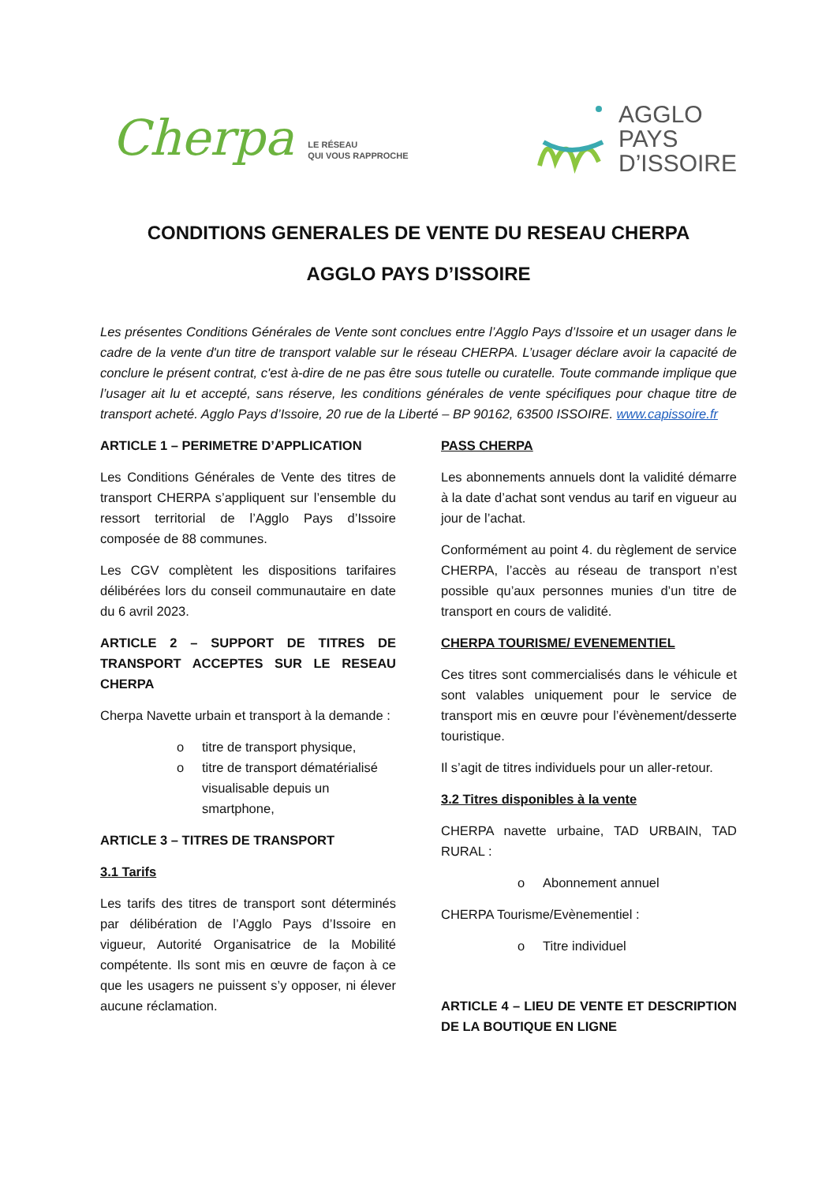Cherpa
LE RÉSEAU
QUI VOUS RAPPROCHE
AGGLO
PAYS
D’ISSOIRE
CONDITIONS GENERALES DE VENTE DU RESEAU CHERPA
AGGLO PAYS D’ISSOIRE
Les présentes Conditions Générales de Vente sont conclues entre l’Agglo Pays d’Issoire et un usager dans le cadre de la vente d'un titre de transport valable sur le réseau CHERPA. L’usager déclare avoir la capacité de conclure le présent contrat, c'est à-dire de ne pas être sous tutelle ou curatelle. Toute commande implique que l’usager ait lu et accepté, sans réserve, les conditions générales de vente spécifiques pour chaque titre de transport acheté. Agglo Pays d’Issoire, 20 rue de la Liberté – BP 90162, 63500 ISSOIRE. www.capissoire.fr
ARTICLE 1 – PERIMETRE D’APPLICATION
Les Conditions Générales de Vente des titres de transport CHERPA s’appliquent sur l’ensemble du ressort territorial de l’Agglo Pays d’Issoire composée de 88 communes.
Les CGV complètent les dispositions tarifaires délibérées lors du conseil communautaire en date du 6 avril 2023.
ARTICLE 2 – SUPPORT DE TITRES DE TRANSPORT ACCEPTES SUR LE RESEAU CHERPA
Cherpa Navette urbain et transport à la demande :
o titre de transport physique,
o titre de transport dématérialisé visualisable depuis un smartphone,
ARTICLE 3 – TITRES DE TRANSPORT
3.1 Tarifs
Les tarifs des titres de transport sont déterminés par délibération de l’Agglo Pays d’Issoire en vigueur, Autorité Organisatrice de la Mobilité compétente. Ils sont mis en œuvre de façon à ce que les usagers ne puissent s’y opposer, ni élever aucune réclamation.
PASS CHERPA
Les abonnements annuels dont la validité démarre à la date d’achat sont vendus au tarif en vigueur au jour de l’achat.
Conformément au point 4. du règlement de service CHERPA, l’accès au réseau de transport n’est possible qu’aux personnes munies d’un titre de transport en cours de validité.
CHERPA TOURISME/ EVENEMENTIEL
Ces titres sont commercialisés dans le véhicule et sont valables uniquement pour le service de transport mis en œuvre pour l’évènement/desserte touristique.
Il s’agit de titres individuels pour un aller-retour.
3.2 Titres disponibles à la vente
CHERPA navette urbaine, TAD URBAIN, TAD RURAL :
o Abonnement annuel
CHERPA Tourisme/Evènementiel :
o Titre individuel
ARTICLE 4 – LIEU DE VENTE ET DESCRIPTION DE LA BOUTIQUE EN LIGNE